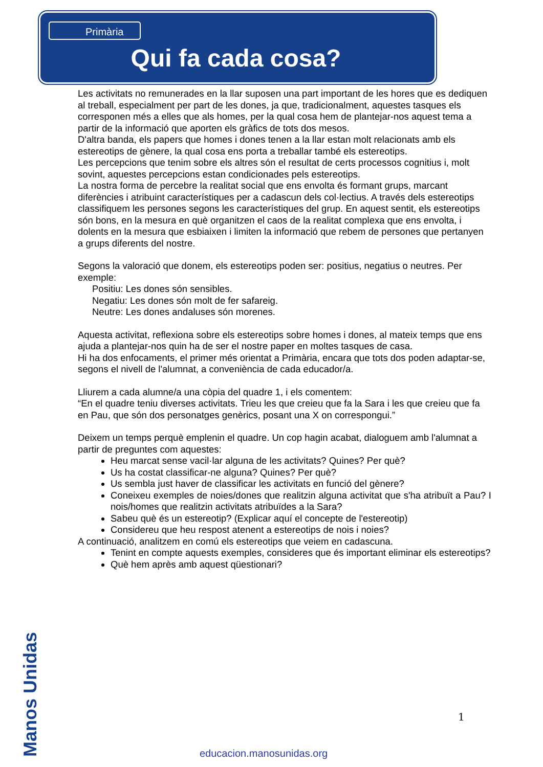Primària
Qui fa cada cosa?
Les activitats no remunerades en la llar suposen una part important de les hores que es dediquen al treball, especialment per part de les dones, ja que, tradicionalment, aquestes tasques els corresponen més a elles que als homes, per la qual cosa hem de plantejar-nos aquest tema a partir de la informació que aporten els gràfics de tots dos mesos.
D'altra banda, els papers que homes i dones tenen a la llar estan molt relacionats amb els estereotips de gènere, la qual cosa ens porta a treballar també els estereotips.
Les percepcions que tenim sobre els altres són el resultat de certs processos cognitius i, molt sovint, aquestes percepcions estan condicionades pels estereotips.
La nostra forma de percebre la realitat social que ens envolta és formant grups, marcant diferències i atribuint característiques per a cadascun dels col·lectius. A través dels estereotips classifiquem les persones segons les característiques del grup. En aquest sentit, els estereotips són bons, en la mesura en què organitzen el caos de la realitat complexa que ens envolta, i dolents en la mesura que esbiaixen i limiten la informació que rebem de persones que pertanyen a grups diferents del nostre.
Segons la valoració que donem, els estereotips poden ser: positius, negatius o neutres. Per exemple:
Positiu: Les dones són sensibles.
Negatiu: Les dones són molt de fer safareig.
Neutre: Les dones andaluses són morenes.
Aquesta activitat, reflexiona sobre els estereotips sobre homes i dones, al mateix temps que ens ajuda a plantejar-nos quin ha de ser el nostre paper en moltes tasques de casa.
Hi ha dos enfocaments, el primer més orientat a Primària, encara que tots dos poden adaptar-se, segons el nivell de l'alumnat, a conveniència de cada educador/a.
Lliurem a cada alumne/a una còpia del quadre 1, i els comentem:
“En el quadre teniu diverses activitats. Trieu les que creieu que fa la Sara i les que creieu que fa en Pau, que són dos personatges genèrics, posant una X on correspongui.”
Deixem un temps perquè emplenin el quadre. Un cop hagin acabat, dialoguem amb l'alumnat a partir de preguntes com aquestes:
Heu marcat sense vacil·lar alguna de les activitats? Quines? Per què?
Us ha costat classificar-ne alguna? Quines? Per què?
Us sembla just haver de classificar les activitats en funció del gènere?
Coneixeu exemples de noies/dones que realitzin alguna activitat que s'ha atribuït a Pau? I nois/homes que realitzin activitats atribuïdes a la Sara?
Sabeu què és un estereotip? (Explicar aquí el concepte de l'estereotip)
Considereu que heu respost atenent a estereotips de nois i noies?
A continuació, analitzem en comú els estereotips que veiem en cadascuna.
Tenint en compte aquests exemples, consideres que és important eliminar els estereotips?
Què hem après amb aquest qüestionari?
1
Manos Unidas
educacion.manosunidas.org